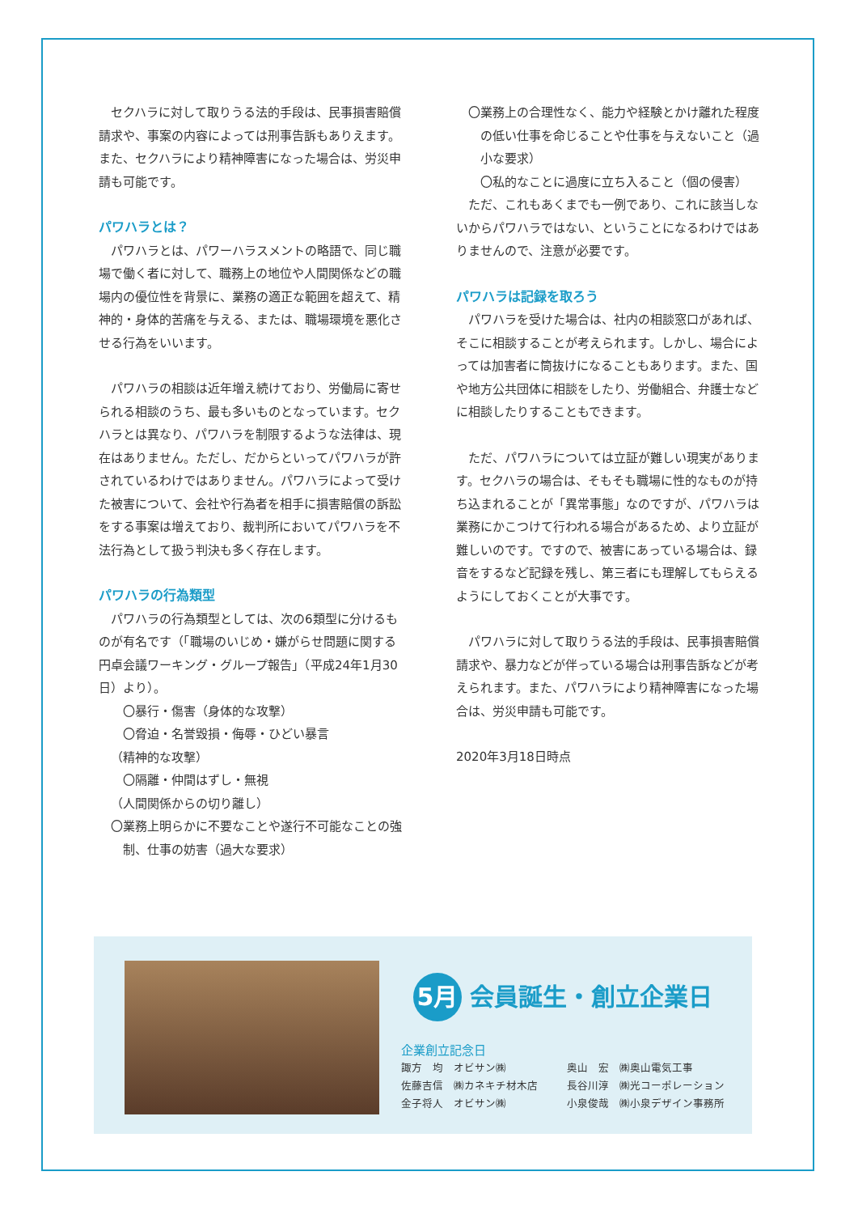セクハラに対して取りうる法的手段は、民事損害賠償請求や、事案の内容によっては刑事告訴もありえます。また、セクハラにより精神障害になった場合は、労災申請も可能です。
パワハラとは？
パワハラとは、パワーハラスメントの略語で、同じ職場で働く者に対して、職務上の地位や人間関係などの職場内の優位性を背景に、業務の適正な範囲を超えて、精神的・身体的苦痛を与える、または、職場環境を悪化させる行為をいいます。
パワハラの相談は近年増え続けており、労働局に寄せられる相談のうち、最も多いものとなっています。セクハラとは異なり、パワハラを制限するような法律は、現在はありません。ただし、だからといってパワハラが許されているわけではありません。パワハラによって受けた被害について、会社や行為者を相手に損害賠償の訴訟をする事案は増えており、裁判所においてパワハラを不法行為として扱う判決も多く存在します。
パワハラの行為類型
パワハラの行為類型としては、次の6類型に分けるものが有名です（「職場のいじめ・嫌がらせ問題に関する円卓会議ワーキング・グループ報告」（平成24年1月30日）より）。
〇暴行・傷害（身体的な攻撃）
〇脅迫・名誉毀損・侮辱・ひどい暴言
（精神的な攻撃）
〇隔離・仲間はずし・無視
（人間関係からの切り離し）
〇業務上明らかに不要なことや遂行不可能なことの強制、仕事の妨害（過大な要求）
〇業務上の合理性なく、能力や経験とかけ離れた程度の低い仕事を命じることや仕事を与えないこと（過小な要求）
〇私的なことに過度に立ち入ること（個の侵害）
ただ、これもあくまでも一例であり、これに該当しないからパワハラではない、ということになるわけではありませんので、注意が必要です。
パワハラは記録を取ろう
パワハラを受けた場合は、社内の相談窓口があれば、そこに相談することが考えられます。しかし、場合によっては加害者に筒抜けになることもあります。また、国や地方公共団体に相談をしたり、労働組合、弁護士などに相談したりすることもできます。
ただ、パワハラについては立証が難しい現実があります。セクハラの場合は、そもそも職場に性的なものが持ち込まれることが「異常事態」なのですが、パワハラは業務にかこつけて行われる場合があるため、より立証が難しいのです。ですので、被害にあっている場合は、録音をするなど記録を残し、第三者にも理解してもらえるようにしておくことが大事です。
パワハラに対して取りうる法的手段は、民事損害賠償請求や、暴力などが伴っている場合は刑事告訴などが考えられます。また、パワハラにより精神障害になった場合は、労災申請も可能です。
2020年3月18日時点
5月 会員誕生・創立企業日
企業創立記念日
諏方　均　オビサン㈱ 奥山　宏　㈱奥山電気工事 佐藤吉信　㈱カネキチ材木店 長谷川淳　㈱光コーポレーション 金子将人　オビサン㈱ 小泉俊哉　㈱小泉デザイン事務所